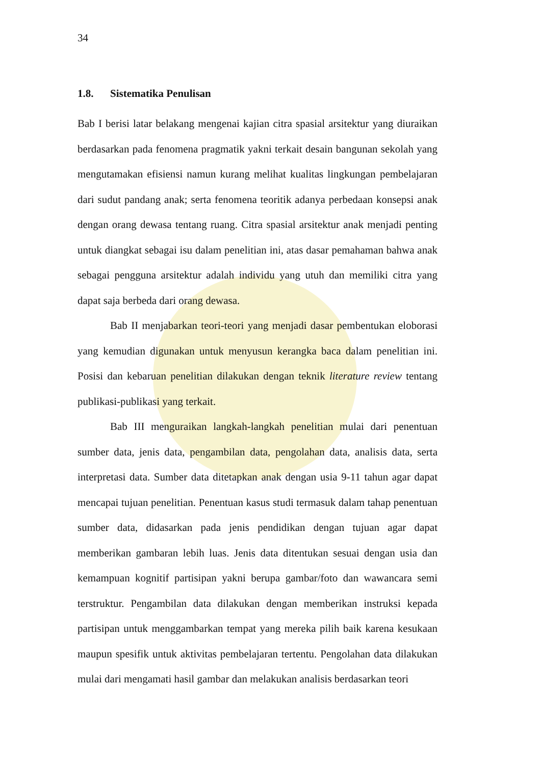34
1.8. Sistematika Penulisan
Bab I berisi latar belakang mengenai kajian citra spasial arsitektur yang diuraikan berdasarkan pada fenomena pragmatik yakni terkait desain bangunan sekolah yang mengutamakan efisiensi namun kurang melihat kualitas lingkungan pembelajaran dari sudut pandang anak; serta fenomena teoritik adanya perbedaan konsepsi anak dengan orang dewasa tentang ruang. Citra spasial arsitektur anak menjadi penting untuk diangkat sebagai isu dalam penelitian ini, atas dasar pemahaman bahwa anak sebagai pengguna arsitektur adalah individu yang utuh dan memiliki citra yang dapat saja berbeda dari orang dewasa.
Bab II menjabarkan teori-teori yang menjadi dasar pembentukan eloborasi yang kemudian digunakan untuk menyusun kerangka baca dalam penelitian ini. Posisi dan kebaruan penelitian dilakukan dengan teknik literature review tentang publikasi-publikasi yang terkait.
Bab III menguraikan langkah-langkah penelitian mulai dari penentuan sumber data, jenis data, pengambilan data, pengolahan data, analisis data, serta interpretasi data. Sumber data ditetapkan anak dengan usia 9-11 tahun agar dapat mencapai tujuan penelitian. Penentuan kasus studi termasuk dalam tahap penentuan sumber data, didasarkan pada jenis pendidikan dengan tujuan agar dapat memberikan gambaran lebih luas. Jenis data ditentukan sesuai dengan usia dan kemampuan kognitif partisipan yakni berupa gambar/foto dan wawancara semi terstruktur. Pengambilan data dilakukan dengan memberikan instruksi kepada partisipan untuk menggambarkan tempat yang mereka pilih baik karena kesukaan maupun spesifik untuk aktivitas pembelajaran tertentu. Pengolahan data dilakukan mulai dari mengamati hasil gambar dan melakukan analisis berdasarkan teori